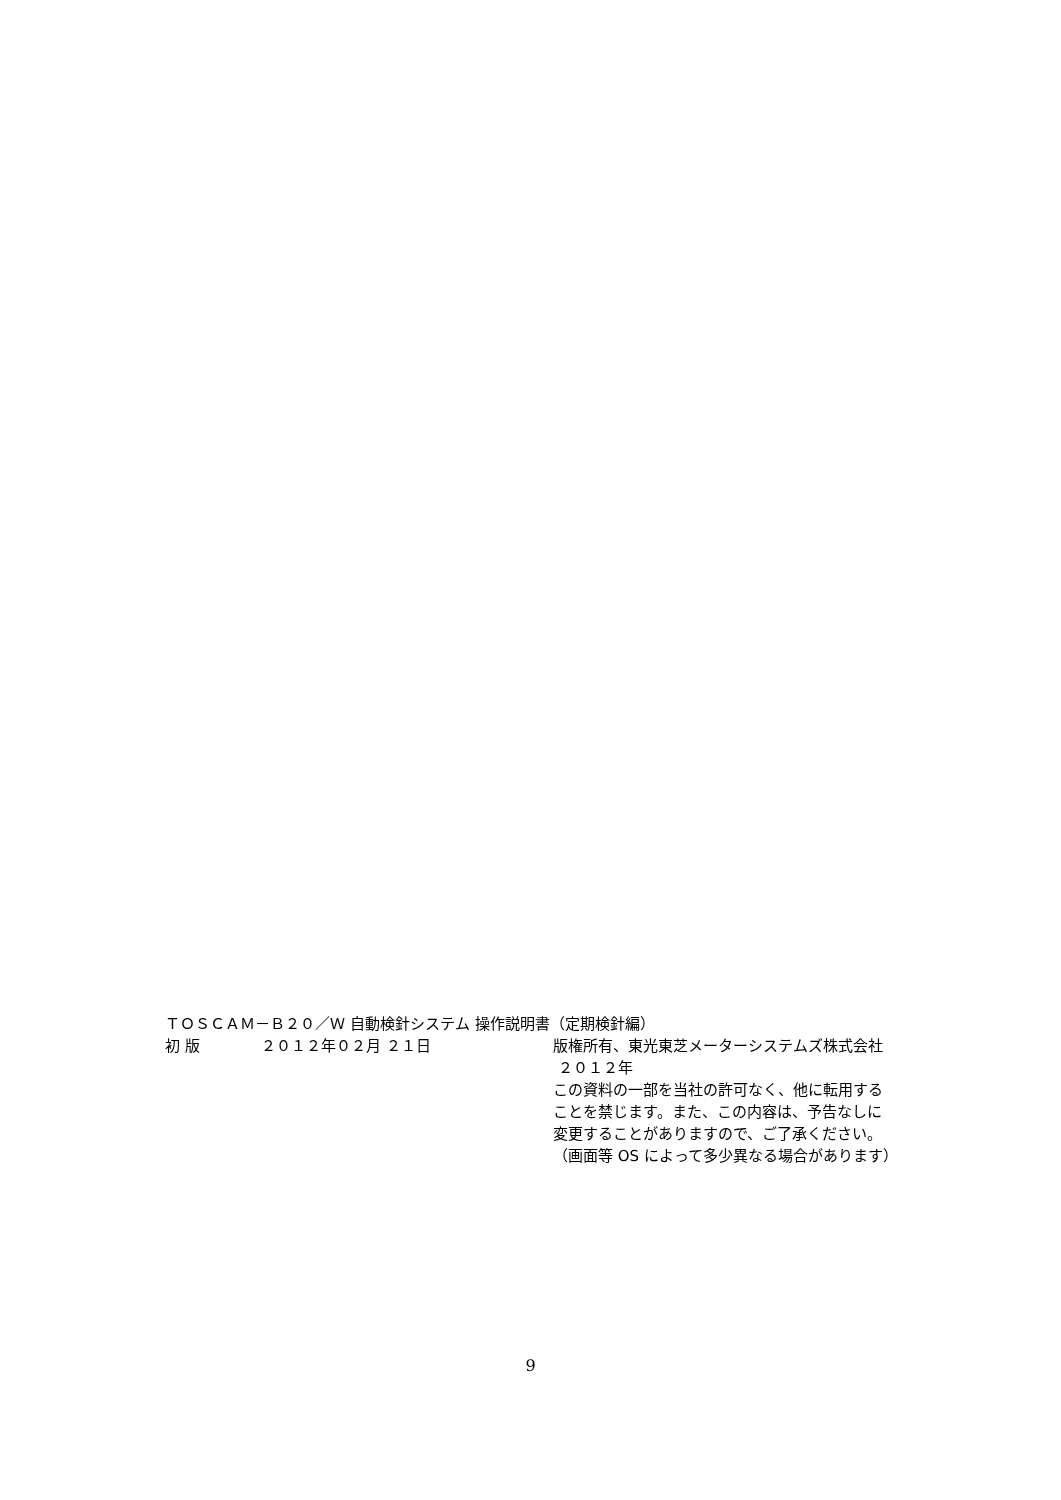ＴＯＳＣＡＭ－Ｂ２０／Ｗ 自動検針システム 操作説明書（定期検針編）
初 版 ２０１２年０２月 ２１日 版権所有、東光東芝メーターシステムズ株式会社
２０１２年
この資料の一部を当社の許可なく、他に転用する
ことを禁じます。また、この内容は、予告なしに
変更することがありますので、ご了承ください。
（画面等 OS によって多少異なる場合があります）
9